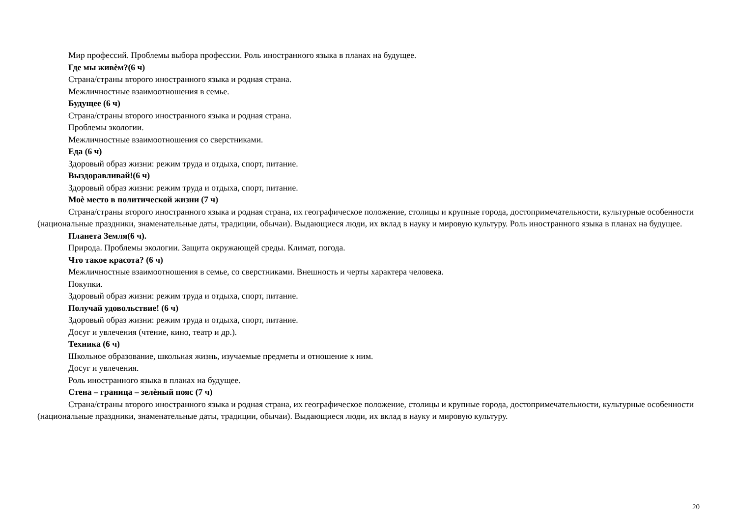Мир профессий. Проблемы выбора профессии. Роль иностранного языка в планах на будущее.
Где мы живѐм?(6 ч)
Страна/страны второго иностранного языка и родная страна.
Межличностные взаимоотношения в семье.
Будущее (6 ч)
Страна/страны второго иностранного языка и родная страна.
Проблемы экологии.
Межличностные взаимоотношения со сверстниками.
Еда (6 ч)
Здоровый образ жизни: режим труда и отдыха, спорт, питание.
Выздоравливай!(6 ч)
Здоровый образ жизни: режим труда и отдыха, спорт, питание.
Моѐ место в политической жизни (7 ч)
Страна/страны второго иностранного языка и родная страна, их географическое положение, столицы и крупные города, достопримечательности, культурные особенности (национальные праздники, знаменательные даты, традиции, обычаи). Выдающиеся люди, их вклад в науку и мировую культуру. Роль иностранного языка в планах на будущее.
Планета Земля(6 ч).
Природа. Проблемы экологии. Защита окружающей среды. Климат, погода.
Что такое красота? (6 ч)
Межличностные взаимоотношения в семье, со сверстниками. Внешность и черты характера человека.
Покупки.
Здоровый образ жизни: режим труда и отдыха, спорт, питание.
Получай удовольствие! (6 ч)
Здоровый образ жизни: режим труда и отдыха, спорт, питание.
Досуг и увлечения (чтение, кино, театр и др.).
Техника (6 ч)
Школьное образование, школьная жизнь, изучаемые предметы и отношение к ним.
Досуг и увлечения.
Роль иностранного языка в планах на будущее.
Стена – граница – зелѐный пояс (7 ч)
Страна/страны второго иностранного языка и родная страна, их географическое положение, столицы и крупные города, достопримечательности, культурные особенности (национальные праздники, знаменательные даты, традиции, обычаи). Выдающиеся люди, их вклад в науку и мировую культуру.
20